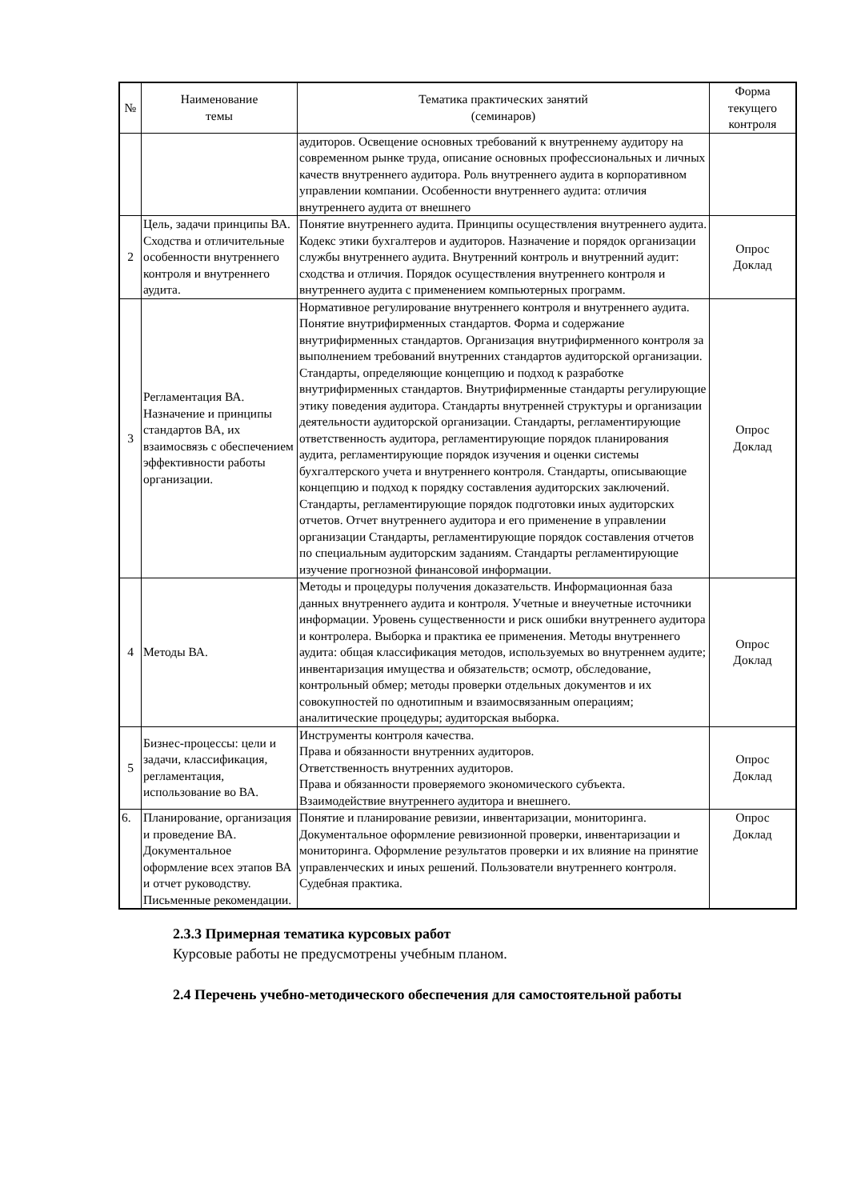| № | Наименование темы | Тематика практических занятий (семинаров) | Форма текущего контроля |
| --- | --- | --- | --- |
| | | аудиторов. Освещение основных требований к внутреннему аудитору на современном рынке труда, описание основных профессиональных и личных качеств внутреннего аудитора. Роль внутреннего аудита в корпоративном управлении компании. Особенности внутреннего аудита: отличия внутреннего аудита от внешнего | |
| 2 | Цель, задачи принципы ВА. Сходства и отличительные особенности внутреннего контроля и внутреннего аудита. | Понятие внутреннего аудита. Принципы осуществления внутреннего аудита. Кодекс этики бухгалтеров и аудиторов. Назначение и порядок организации службы внутреннего аудита. Внутренний контроль и внутренний аудит: сходства и отличия. Порядок осуществления внутреннего контроля и внутреннего аудита с применением компьютерных программ. | Опрос Доклад |
| 3 | Регламентация ВА. Назначение и принципы стандартов ВА, их взаимосвязь с обеспечением эффективности работы организации. | Нормативное регулирование внутреннего контроля и внутреннего аудита. Понятие внутрифирменных стандартов. Форма и содержание внутрифирменных стандартов. Организация внутрифирменного контроля за выполнением требований внутренних стандартов аудиторской организации. Стандарты, определяющие концепцию и подход к разработке внутрифирменных стандартов. Внутрифирменные стандарты регулирующие этику поведения аудитора. Стандарты внутренней структуры и организации деятельности аудиторской организации. Стандарты, регламентирующие ответственность аудитора, регламентирующие порядок планирования аудита, регламентирующие порядок изучения и оценки системы бухгалтерского учета и внутреннего контроля. Стандарты, описывающие концепцию и подход к порядку составления аудиторских заключений. Стандарты, регламентирующие порядок подготовки иных аудиторских отчетов. Отчет внутреннего аудитора и его применение в управлении организации Стандарты, регламентирующие порядок составления отчетов по специальным аудиторским заданиям. Стандарты регламентирующие изучение прогнозной финансовой информации. | Опрос Доклад |
| 4 | Методы ВА. | Методы и процедуры получения доказательств. Информационная база данных внутреннего аудита и контроля. Учетные и внеучетные источники информации. Уровень существенности и риск ошибки внутреннего аудитора и контролера. Выборка и практика ее применения. Методы внутреннего аудита: общая классификация методов, используемых во внутреннем аудите; инвентаризация имущества и обязательств; осмотр, обследование, контрольный обмер; методы проверки отдельных документов и их совокупностей по однотипным и взаимосвязанным операциям; аналитические процедуры; аудиторская выборка. | Опрос Доклад |
| 5 | Бизнес-процессы: цели и задачи, классификация, регламентация, использование во ВА. | Инструменты контроля качества. Права и обязанности внутренних аудиторов. Ответственность внутренних аудиторов. Права и обязанности проверяемого экономического субъекта. Взаимодействие внутреннего аудитора и внешнего. | Опрос Доклад |
| 6. | Планирование, организация и проведение ВА. Документальное оформление всех этапов ВА и отчет руководству. Письменные рекомендации. | Понятие и планирование ревизии, инвентаризации, мониторинга. Документальное оформление ревизионной проверки, инвентаризации и мониторинга. Оформление результатов проверки и их влияние на принятие управленческих и иных решений. Пользователи внутреннего контроля. Судебная практика. | Опрос Доклад |
2.3.3 Примерная тематика курсовых работ
Курсовые работы не предусмотрены учебным планом.
2.4 Перечень учебно-методического обеспечения для самостоятельной работы